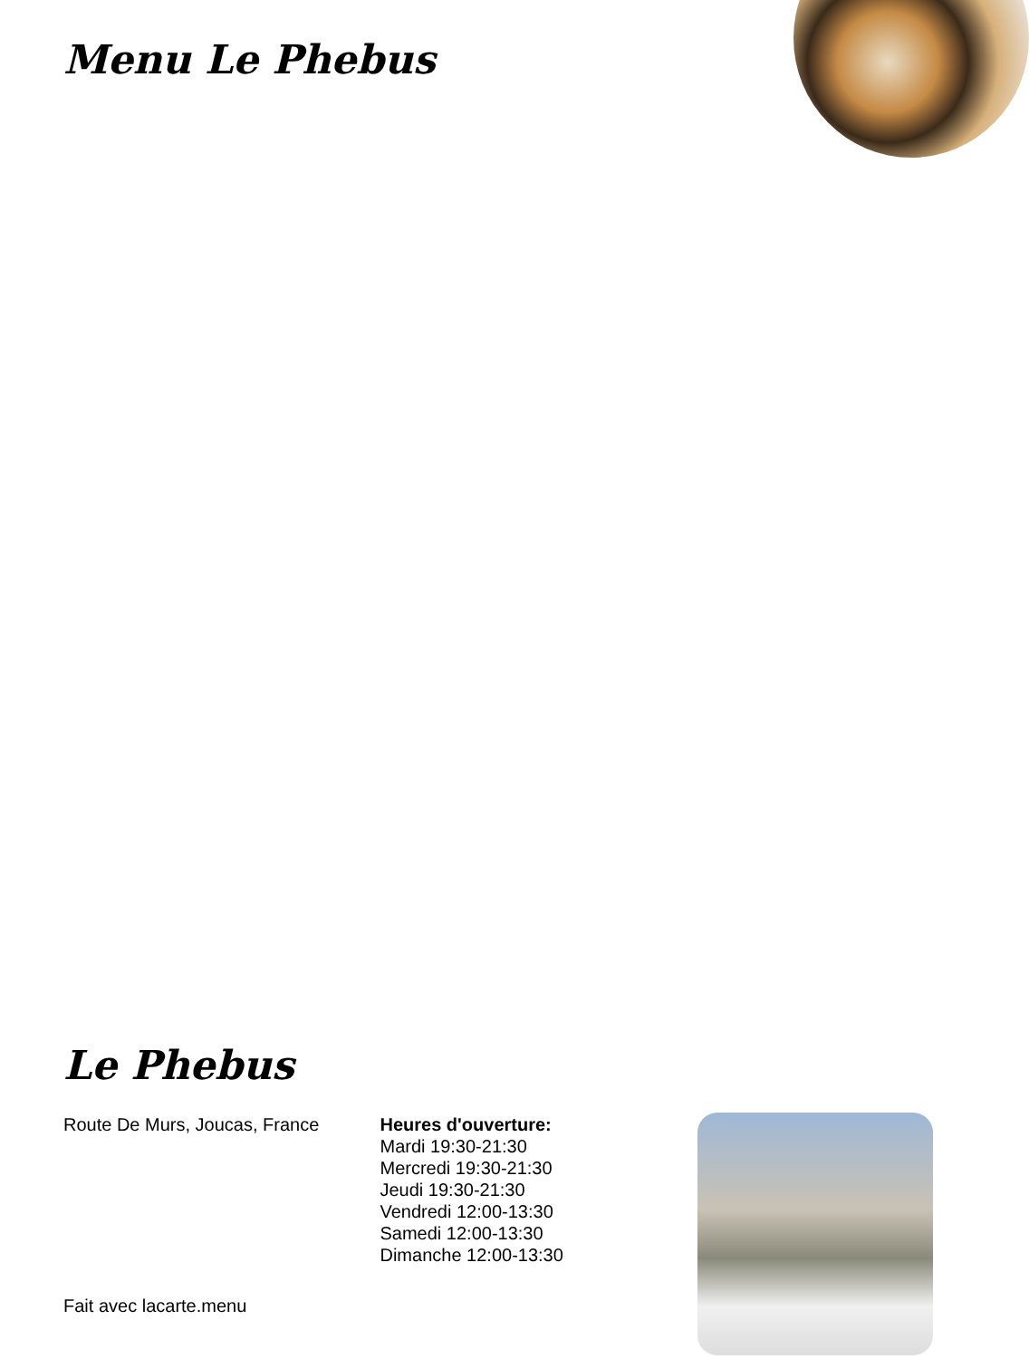Menu Le Phebus
Le Phebus
Route De Murs, Joucas, France Heures d'ouverture:
Mardi 19:30-21:30
Mercredi 19:30-21:30
Jeudi 19:30-21:30
Vendredi 12:00-13:30
Samedi 12:00-13:30
Dimanche 12:00-13:30
Fait avec lacarte.menu